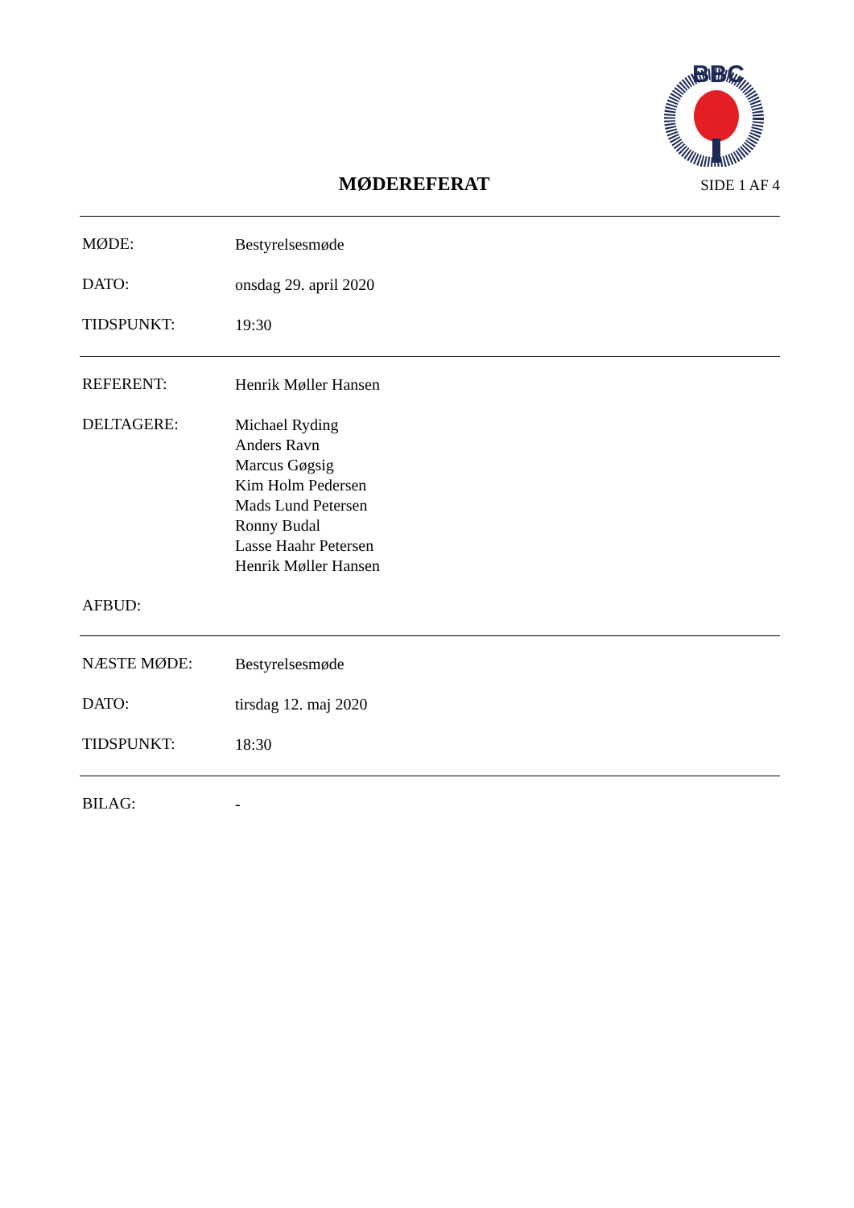BBC
MØDEREFERAT
SIDE 1 AF 4
MØDE:
Bestyrelsesmøde
DATO:
onsdag 29. april 2020
TIDSPUNKT:
19:30
REFERENT:
Henrik Møller Hansen
DELTAGERE:
Michael Ryding
Anders Ravn
Marcus Gøgsig
Kim Holm Pedersen
Mads Lund Petersen
Ronny Budal
Lasse Haahr Petersen
Henrik Møller Hansen
AFBUD:
NÆSTE MØDE:
Bestyrelsesmøde
DATO:
tirsdag 12. maj 2020
TIDSPUNKT:
18:30
BILAG:
-